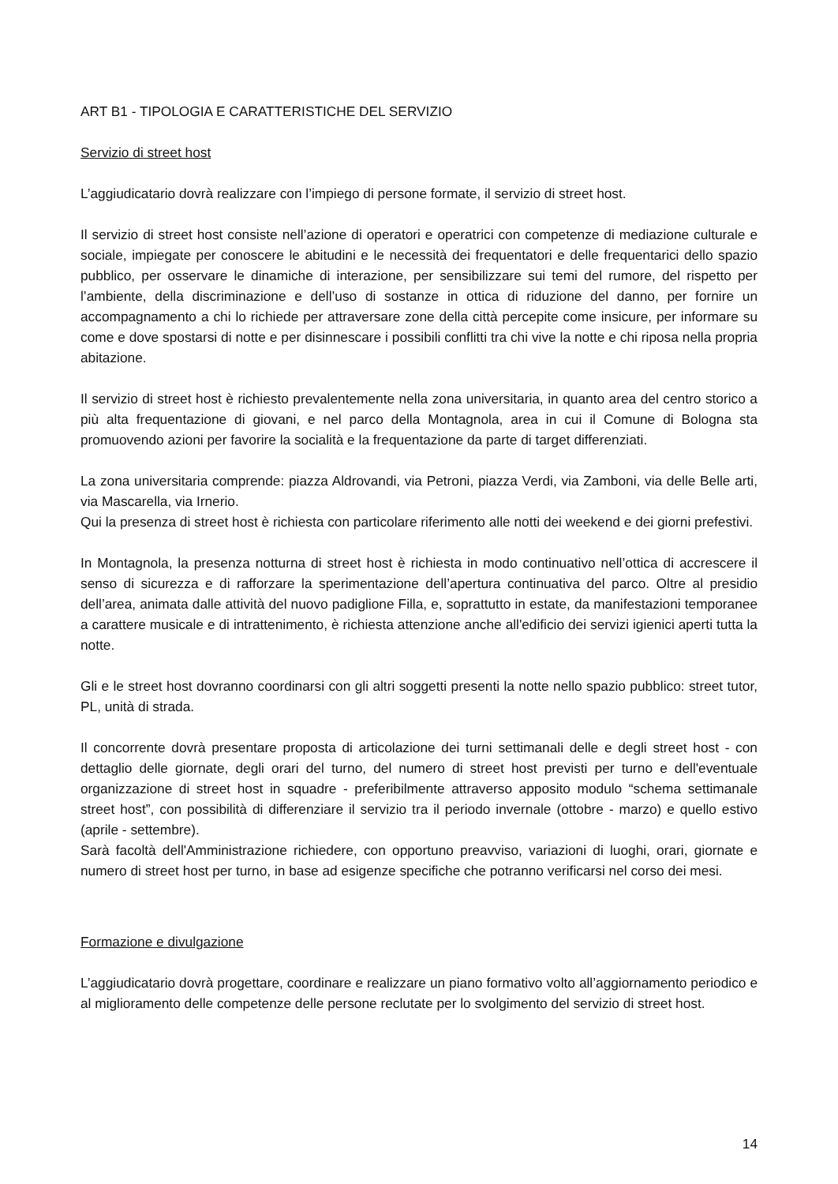ART B1 - TIPOLOGIA E CARATTERISTICHE DEL SERVIZIO
Servizio di street host
L’aggiudicatario dovrà realizzare con l’impiego di persone formate, il servizio di street host.
Il servizio di street host consiste nell’azione di operatori e operatrici con competenze di mediazione culturale e sociale, impiegate per conoscere le abitudini e le necessità dei frequentatori e delle frequentarici dello spazio pubblico, per osservare le dinamiche di interazione, per sensibilizzare sui temi del rumore, del rispetto per l’ambiente, della discriminazione e dell’uso di sostanze in ottica di riduzione del danno, per fornire un accompagnamento a chi lo richiede per attraversare zone della città percepite come insicure, per informare su come e dove spostarsi di notte e per disinnescare i possibili conflitti tra chi vive la notte e chi riposa nella propria abitazione.
Il servizio di street host è richiesto prevalentemente nella zona universitaria, in quanto area del centro storico a più alta frequentazione di giovani, e nel parco della Montagnola, area in cui il Comune di Bologna sta promuovendo azioni per favorire la socialità e la frequentazione da parte di target differenziati.
La zona universitaria comprende: piazza Aldrovandi, via Petroni, piazza Verdi, via Zamboni, via delle Belle arti, via Mascarella, via Irnerio.
Qui la presenza di street host è richiesta con particolare riferimento alle notti dei weekend e dei giorni prefestivi.
In Montagnola, la presenza notturna di street host è richiesta in modo continuativo nell’ottica di accrescere il senso di sicurezza e di rafforzare la sperimentazione dell’apertura continuativa del parco. Oltre al presidio dell’area, animata dalle attività del nuovo padiglione Filla, e, soprattutto in estate, da manifestazioni temporanee a carattere musicale e di intrattenimento, è richiesta attenzione anche all'edificio dei servizi igienici aperti tutta la notte.
Gli e le street host dovranno coordinarsi con gli altri soggetti presenti la notte nello spazio pubblico: street tutor, PL, unità di strada.
Il concorrente dovrà presentare proposta di articolazione dei turni settimanali delle e degli street host - con dettaglio delle giornate, degli orari del turno, del numero di street host previsti per turno e dell'eventuale organizzazione di street host in squadre - preferibilmente attraverso apposito modulo “schema settimanale street host”, con possibilità di differenziare il servizio tra il periodo invernale (ottobre - marzo) e quello estivo (aprile - settembre).
Sarà facoltà dell'Amministrazione richiedere, con opportuno preavviso, variazioni di luoghi, orari, giornate e numero di street host per turno, in base ad esigenze specifiche che potranno verificarsi nel corso dei mesi.
Formazione e divulgazione
L’aggiudicatario dovrà progettare, coordinare e realizzare un piano formativo volto all’aggiornamento periodico e al miglioramento delle competenze delle persone reclutate per lo svolgimento del servizio di street host.
14